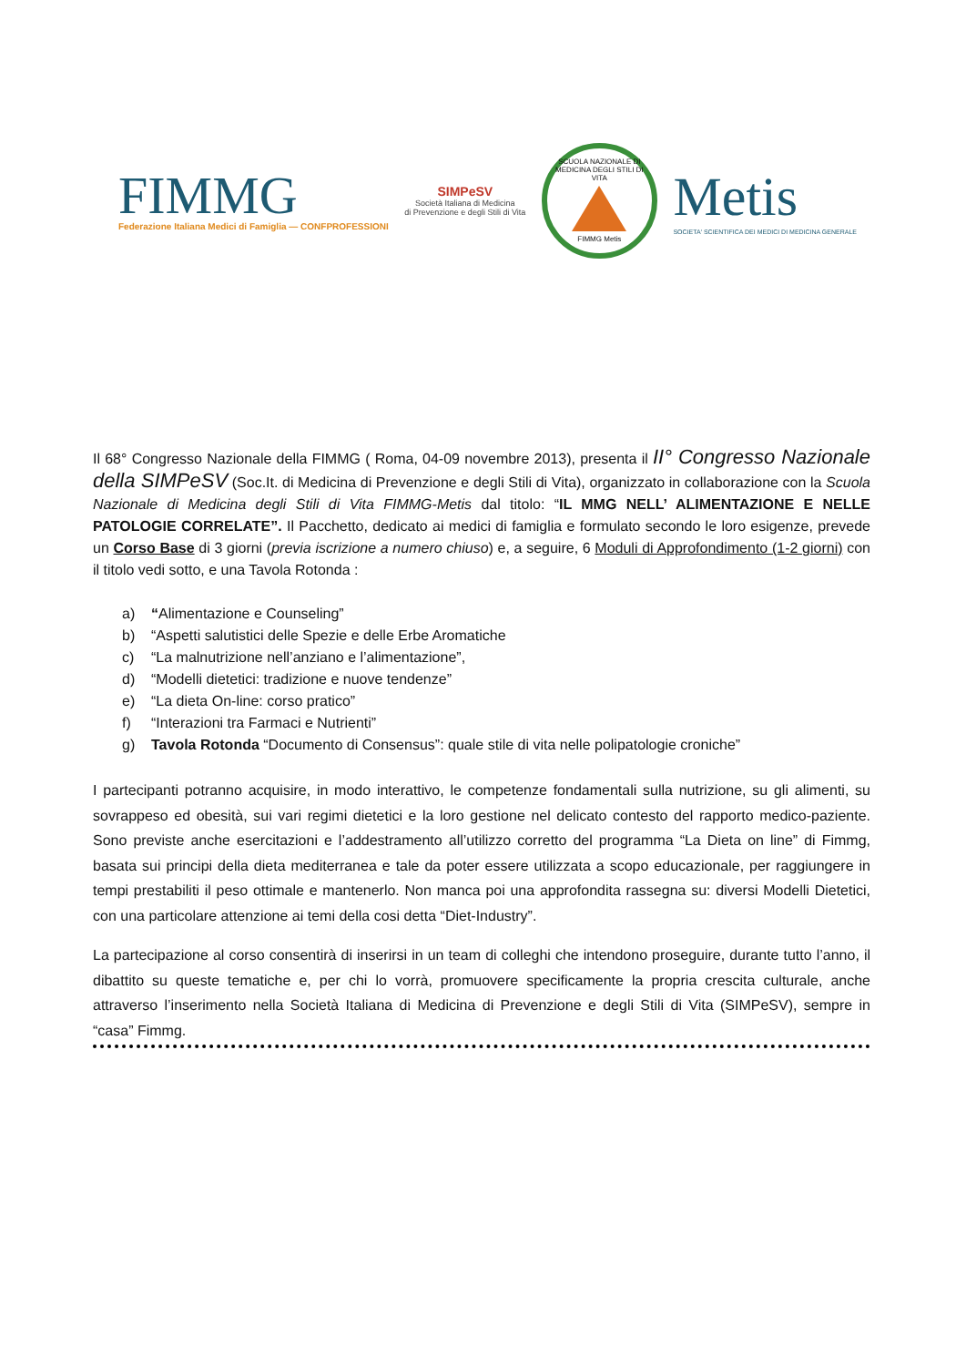FIMMG
Federazione Italiana Medici di Famiglia — CONFPROFESSIONI
SIMPeSV
Società Italiana di Medicina
di Prevenzione e degli Stili di Vita
SCUOLA NAZIONALE DI MEDICINA DEGLI STILI DI VITA
FIMMG Metis
Metis
SOCIETA' SCIENTIFICA DEI MEDICI DI MEDICINA GENERALE
Il 68° Congresso Nazionale della FIMMG ( Roma, 04-09 novembre 2013), presenta il II° Congresso Nazionale della SIMPeSV (Soc.It. di Medicina di Prevenzione e degli Stili di Vita), organizzato in collaborazione con la Scuola Nazionale di Medicina degli Stili di Vita FIMMG-Metis dal titolo: “IL MMG NELL’ ALIMENTAZIONE E NELLE PATOLOGIE CORRELATE”. Il Pacchetto, dedicato ai medici di famiglia e formulato secondo le loro esigenze, prevede un Corso Base di 3 giorni (previa iscrizione a numero chiuso) e, a seguire, 6 Moduli di Approfondimento (1-2 giorni) con il titolo vedi sotto, e una Tavola Rotonda :
a) “Alimentazione e Counseling”
b) “Aspetti salutistici delle Spezie e delle Erbe Aromatiche
c) “La malnutrizione nell’anziano e l’alimentazione”,
d) “Modelli dietetici: tradizione e nuove tendenze”
e) “La dieta On-line: corso pratico”
f) “Interazioni tra Farmaci e Nutrienti”
g) Tavola Rotonda “Documento di Consensus”: quale stile di vita nelle polipatologie croniche”
I partecipanti potranno acquisire, in modo interattivo, le competenze fondamentali sulla nutrizione, su gli alimenti, su sovrappeso ed obesità, sui vari regimi dietetici e la loro gestione nel delicato contesto del rapporto medico-paziente. Sono previste anche esercitazioni e l’addestramento all’utilizzo corretto del programma “La Dieta on line” di Fimmg, basata sui principi della dieta mediterranea e tale da poter essere utilizzata a scopo educazionale, per raggiungere in tempi prestabiliti il peso ottimale e mantenerlo. Non manca poi una approfondita rassegna su: diversi Modelli Dietetici, con una particolare attenzione ai temi della cosi detta “Diet-Industry”.
La partecipazione al corso consentirà di inserirsi in un team di colleghi che intendono proseguire, durante tutto l’anno, il dibattito su queste tematiche e, per chi lo vorrà, promuovere specificamente la propria crescita culturale, anche attraverso l’inserimento nella Società Italiana di Medicina di Prevenzione e degli Stili di Vita (SIMPeSV), sempre in “casa” Fimmg.